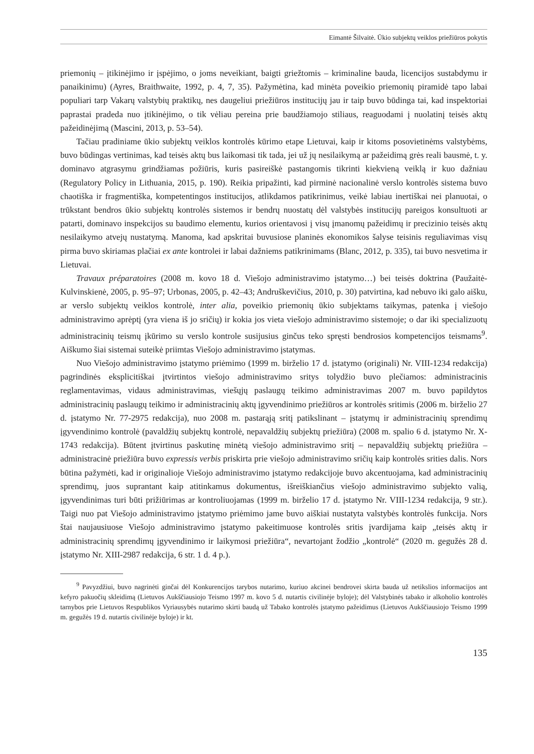Eimantė Šilvaitė. Ūkio subjektų veiklos priežiūros pokytis
priemonių – įtikinėjimo ir įspėjimo, o joms neveikiant, baigti griežtomis – kriminaline bauda, licencijos sustabdymu ir panaikinimu) (Ayres, Braithwaite, 1992, p. 4, 7, 35). Pažymėtina, kad minėta poveikio priemonių piramidė tapo labai populiari tarp Vakarų valstybių praktikų, nes daugeliui priežiūros institucijų jau ir taip buvo būdinga tai, kad inspektoriai paprastai pradeda nuo įtikinėjimo, o tik vėliau pereina prie baudžiamojo stiliaus, reaguodami į nuolatinį teisės aktų pažeidinėjimą (Mascini, 2013, p. 53–54).
Tačiau pradiniame ūkio subjektų veiklos kontrolės kūrimo etape Lietuvai, kaip ir kitoms posovietinėms valstybėms, buvo būdingas vertinimas, kad teisės aktų bus laikomasi tik tada, jei už jų nesilaikymą ar pažeidimą grės reali bausmė, t. y. dominavo atgrasymu grindžiamas požiūris, kuris pasireiškė pastangomis tikrinti kiekvieną veiklą ir kuo dažniau (Regulatory Policy in Lithuania, 2015, p. 190). Reikia pripažinti, kad pirminė nacionalinė verslo kontrolės sistema buvo chaotiška ir fragmentiška, kompetentingos institucijos, atlikdamos patikrinimus, veikė labiau inertiškai nei planuotai, o trūkstant bendros ūkio subjektų kontrolės sistemos ir bendrų nuostatų dėl valstybės institucijų pareigos konsultuoti ar patarti, dominavo inspekcijos su baudimo elementu, kurios orientavosi į visų įmanomų pažeidimų ir precizinio teisės aktų nesilaikymo atvejų nustatymą. Manoma, kad apskritai buvusiose planinės ekonomikos šalyse teisinis reguliavimas visų pirma buvo skiriamas plačiai ex ante kontrolei ir labai dažniems patikrinimams (Blanc, 2012, p. 335), tai buvo nesvetima ir Lietuvai.
Travaux préparatoires (2008 m. kovo 18 d. Viešojo administravimo įstatymo…) bei teisės doktrina (Paužaitė-Kulvinskienė, 2005, p. 95–97; Urbonas, 2005, p. 42–43; Andruškevičius, 2010, p. 30) patvirtina, kad nebuvo iki galo aišku, ar verslo subjektų veiklos kontrolė, inter alia, poveikio priemonių ūkio subjektams taikymas, patenka į viešojo administravimo aprėptį (yra viena iš jo sričių) ir kokia jos vieta viešojo administravimo sistemoje; o dar iki specializuotų administracinių teismų įkūrimo su verslo kontrole susijusius ginčus teko spręsti bendrosios kompetencijos teismams<sup>9</sup>. Aiškumo šiai sistemai suteikė priimtas Viešojo administravimo įstatymas.
Nuo Viešojo administravimo įstatymo priėmimo (1999 m. birželio 17 d. įstatymo (originali) Nr. VIII-1234 redakcija) pagrindinės eksplicitiškai įtvirtintos viešojo administravimo sritys tolydžio buvo plečiamos: administracinis reglamentavimas, vidaus administravimas, viešųjų paslaugų teikimo administravimas 2007 m. buvo papildytos administracinių paslaugų teikimo ir administracinių aktų įgyvendinimo priežiūros ar kontrolės sritimis (2006 m. birželio 27 d. įstatymo Nr. 77-2975 redakcija), nuo 2008 m. pastarąją sritį patikslinant – įstatymų ir administracinių sprendimų įgyvendinimo kontrolė (pavaldžių subjektų kontrolė, nepavaldžių subjektų priežiūra) (2008 m. spalio 6 d. įstatymo Nr. X-1743 redakcija). Būtent įtvirtinus paskutinę minėtą viešojo administravimo sritį – nepavaldžių subjektų priežiūra – administracinė priežiūra buvo expressis verbis priskirta prie viešojo administravimo sričių kaip kontrolės srities dalis. Nors būtina pažymėti, kad ir originalioje Viešojo administravimo įstatymo redakcijoje buvo akcentuojama, kad administracinių sprendimų, juos suprantant kaip atitinkamus dokumentus, išreiškiančius viešojo administravimo subjekto valią, įgyvendinimas turi būti prižiūrimas ar kontroliuojamas (1999 m. birželio 17 d. įstatymo Nr. VIII-1234 redakcija, 9 str.). Taigi nuo pat Viešojo administravimo įstatymo priėmimo jame buvo aiškiai nustatyta valstybės kontrolės funkcija. Nors štai naujausiuose Viešojo administravimo įstatymo pakeitimuose kontrolės sritis įvardijama kaip „teisės aktų ir administracinių sprendimų įgyvendinimo ir laikymosi priežiūra“, nevartojant žodžio „kontrolė“ (2020 m. gegužės 28 d. įstatymo Nr. XIII-2987 redakcija, 6 str. 1 d. 4 p.).
<sup>9</sup> Pavyzdžiui, buvo nagrinėti ginčai dėl Konkurencijos tarybos nutarimo, kuriuo akcinei bendrovei skirta bauda už netikslios informacijos ant kefyro pakuočių skleidimą (Lietuvos Aukščiausiojo Teismo 1997 m. kovo 5 d. nutartis civilinėje byloje); dėl Valstybinės tabako ir alkoholio kontrolės tarnybos prie Lietuvos Respublikos Vyriausybės nutarimo skirti baudą už Tabako kontrolės įstatymo pažeidimus (Lietuvos Aukščiausiojo Teismo 1999 m. gegužės 19 d. nutartis civilinėje byloje) ir kt.
135